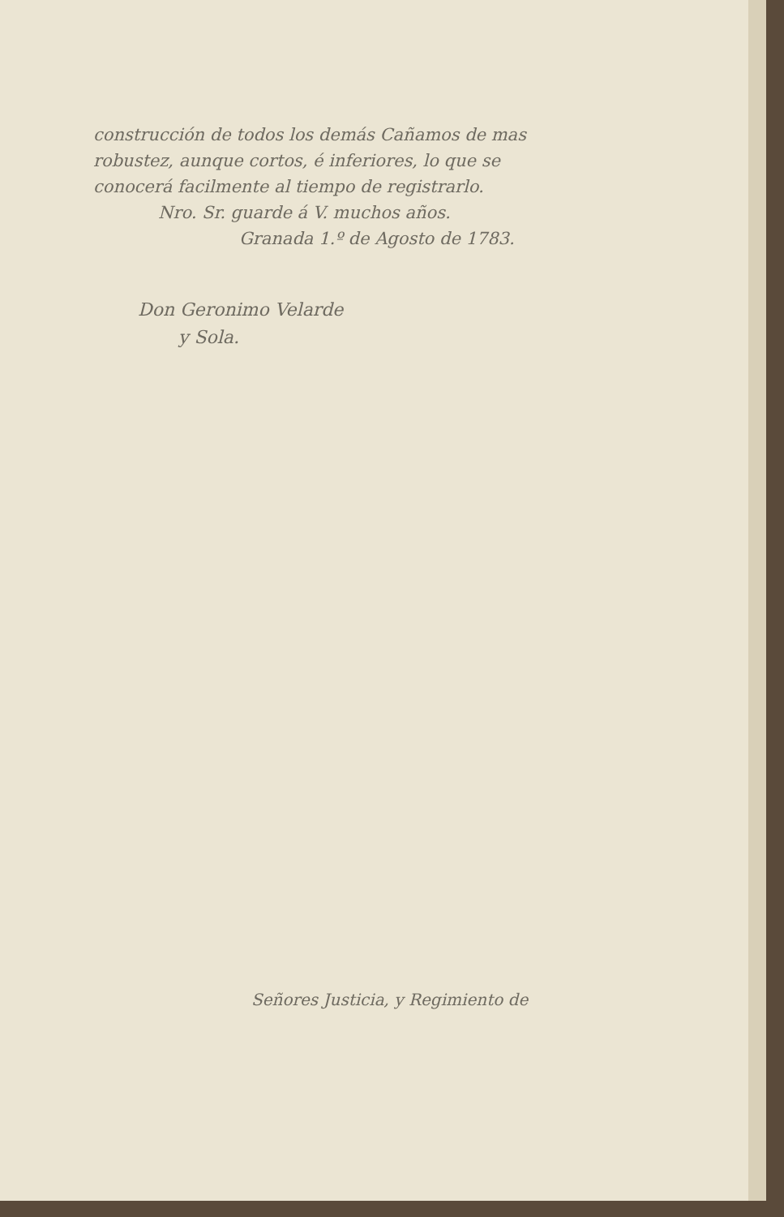construcción de todos los demás Cañamos de mas robustez, aunque cortos, é inferiores, lo que se conocerá facilmente al tiempo de registrarlo.
Nro. Sr. guarde á V. muchos años.
Granada 1.º de Agosto de 1783.
Don Geronimo Velarde
y Sola.
Señores Justicia, y Regimiento de